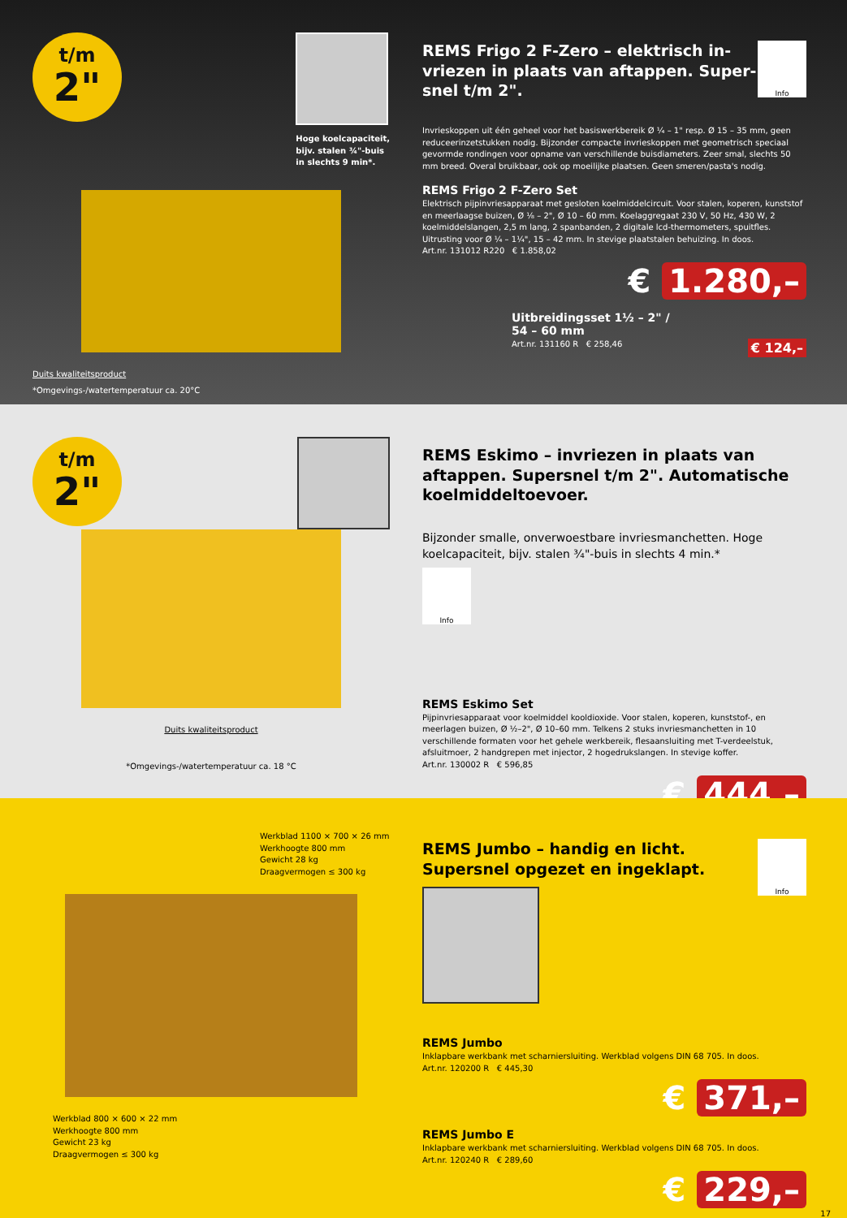t/m
2"
Hoge koelcapaciteit,
bijv. stalen ¾"-buis
in slechts 9 min*.
Duits kwaliteitsproduct
*Omgevings-/watertemperatuur ca. 20°C
Info
REMS Frigo 2 F-Zero – elektrisch in­vriezen in plaats van aftappen. Super­snel t/m 2".
Invrieskoppen uit één geheel voor het basiswerkbereik Ø ¼ – 1" resp. Ø 15 – 35 mm, geen reduceerinzetstukken nodig. Bijzonder compacte invrieskoppen met geometrisch speciaal gevormde rondingen voor opname van verschillende buisdiameters. Zeer smal, slechts 50 mm breed. Overal bruikbaar, ook op moeilijke plaatsen. Geen smeren/pasta's nodig.
REMS Frigo 2 F-Zero Set
Elektrisch pijpinvriesapparaat met gesloten koelmiddelcircuit. Voor stalen, koperen, kunststof en meerlaagse buizen, Ø ⅛ – 2", Ø 10 – 60 mm. Koelaggregaat 230 V, 50 Hz, 430 W, 2 koelmiddelslangen, 2,5 m lang, 2 spanbanden, 2 digitale lcd-thermometers, spuitfles. Uitrusting voor Ø ¼ – 1¼", 15 – 42 mm. In stevige plaatstalen behuizing. In doos.
Art.nr. 131012 R220 € 1.858,02
€ 1.280,–
Uitbreidingsset 1½ – 2" /
54 – 60 mm
Art.nr. 131160 R € 258,46 € 124,–
t/m
2"
Duits kwaliteitsproduct
*Omgevings-/watertemperatuur ca. 18 °C
REMS Eskimo – invriezen in plaats van aftappen. Supersnel t/m 2". Automatische koelmiddeltoevoer.
Bijzonder smalle, onverwoestbare invriesmanchetten. Hoge koelcapaciteit, bijv. stalen ¾"-buis in slechts 4 min.*
Info
REMS Eskimo Set
Pijpinvriesapparaat voor koelmiddel kooldioxide. Voor stalen, koperen, kunststof-, en meerlagen buizen, Ø ½–2", Ø 10–60 mm. Telkens 2 stuks invriesmanchetten in 10 verschillende formaten voor het gehele werkbereik, flesaansluiting met T-verdeelstuk, afsluitmoer, 2 handgrepen met injector, 2 hogedrukslangen. In stevige koffer.
Art.nr. 130002 R € 596,85
€ 444,–
Werkblad 1100 × 700 × 26 mm
Werkhoogte 800 mm
Gewicht 28 kg
Draagvermogen ≤ 300 kg
Werkblad 800 × 600 × 22 mm
Werkhoogte 800 mm
Gewicht 23 kg
Draagvermogen ≤ 300 kg
Info
REMS Jumbo – handig en licht. Supersnel opgezet en ingeklapt.
REMS Jumbo
Inklapbare werkbank met scharniersluiting. Werkblad volgens DIN 68 705. In doos.
Art.nr. 120200 R € 445,30
€ 371,–
REMS Jumbo E
Inklapbare werkbank met scharniersluiting. Werkblad volgens DIN 68 705. In doos.
Art.nr. 120240 R € 289,60
€ 229,–
17